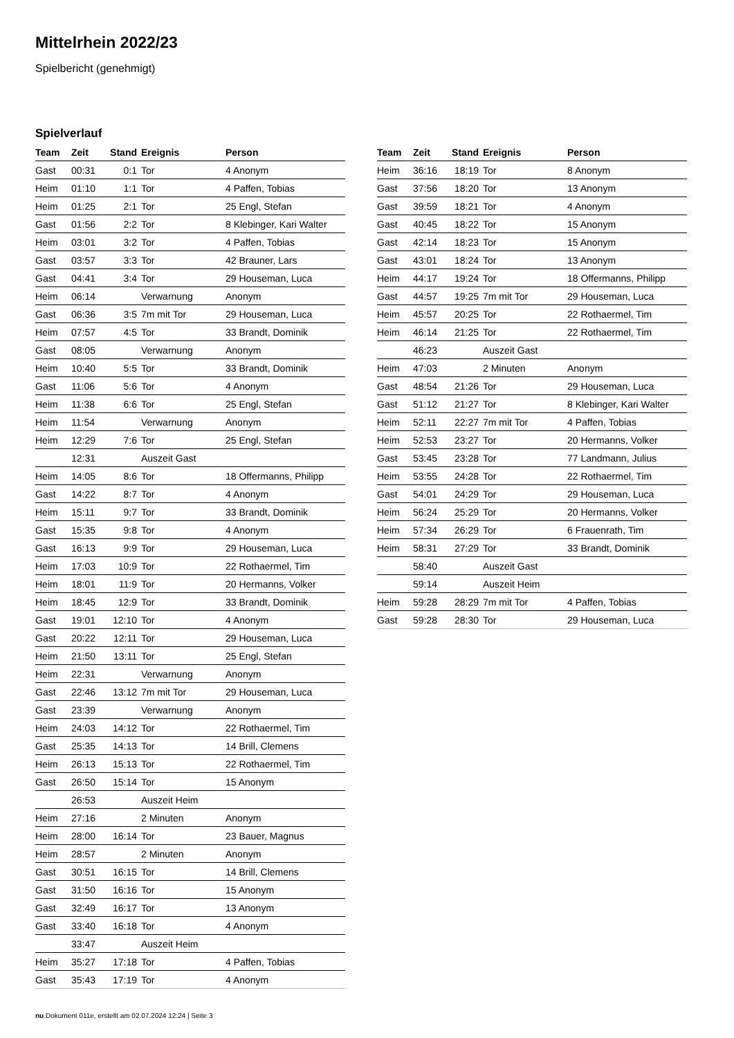Mittelrhein 2022/23
Spielbericht (genehmigt)
Spielverlauf
| Team | Zeit | Stand | Ereignis | Person |
| --- | --- | --- | --- | --- |
| Gast | 00:31 | 0:1 | Tor | 4 Anonym |
| Heim | 01:10 | 1:1 | Tor | 4 Paffen, Tobias |
| Heim | 01:25 | 2:1 | Tor | 25 Engl, Stefan |
| Gast | 01:56 | 2:2 | Tor | 8 Klebinger, Kari Walter |
| Heim | 03:01 | 3:2 | Tor | 4 Paffen, Tobias |
| Gast | 03:57 | 3:3 | Tor | 42 Brauner, Lars |
| Gast | 04:41 | 3:4 | Tor | 29 Houseman, Luca |
| Heim | 06:14 | | Verwarnung | Anonym |
| Gast | 06:36 | 3:5 | 7m mit Tor | 29 Houseman, Luca |
| Heim | 07:57 | 4:5 | Tor | 33 Brandt, Dominik |
| Gast | 08:05 | | Verwarnung | Anonym |
| Heim | 10:40 | 5:5 | Tor | 33 Brandt, Dominik |
| Gast | 11:06 | 5:6 | Tor | 4 Anonym |
| Heim | 11:38 | 6:6 | Tor | 25 Engl, Stefan |
| Heim | 11:54 | | Verwarnung | Anonym |
| Heim | 12:29 | 7:6 | Tor | 25 Engl, Stefan |
| | 12:31 | | Auszeit Gast | |
| Heim | 14:05 | 8:6 | Tor | 18 Offermanns, Philipp |
| Gast | 14:22 | 8:7 | Tor | 4 Anonym |
| Heim | 15:11 | 9:7 | Tor | 33 Brandt, Dominik |
| Gast | 15:35 | 9:8 | Tor | 4 Anonym |
| Gast | 16:13 | 9:9 | Tor | 29 Houseman, Luca |
| Heim | 17:03 | 10:9 | Tor | 22 Rothaermel, Tim |
| Heim | 18:01 | 11:9 | Tor | 20 Hermanns, Volker |
| Heim | 18:45 | 12:9 | Tor | 33 Brandt, Dominik |
| Gast | 19:01 | 12:10 | Tor | 4 Anonym |
| Gast | 20:22 | 12:11 | Tor | 29 Houseman, Luca |
| Heim | 21:50 | 13:11 | Tor | 25 Engl, Stefan |
| Heim | 22:31 | | Verwarnung | Anonym |
| Gast | 22:46 | 13:12 | 7m mit Tor | 29 Houseman, Luca |
| Gast | 23:39 | | Verwarnung | Anonym |
| Heim | 24:03 | 14:12 | Tor | 22 Rothaermel, Tim |
| Gast | 25:35 | 14:13 | Tor | 14 Brill, Clemens |
| Heim | 26:13 | 15:13 | Tor | 22 Rothaermel, Tim |
| Gast | 26:50 | 15:14 | Tor | 15 Anonym |
| | 26:53 | | Auszeit Heim | |
| Heim | 27:16 | | 2 Minuten | Anonym |
| Heim | 28:00 | 16:14 | Tor | 23 Bauer, Magnus |
| Heim | 28:57 | | 2 Minuten | Anonym |
| Gast | 30:51 | 16:15 | Tor | 14 Brill, Clemens |
| Gast | 31:50 | 16:16 | Tor | 15 Anonym |
| Gast | 32:49 | 16:17 | Tor | 13 Anonym |
| Gast | 33:40 | 16:18 | Tor | 4 Anonym |
| | 33:47 | | Auszeit Heim | |
| Heim | 35:27 | 17:18 | Tor | 4 Paffen, Tobias |
| Gast | 35:43 | 17:19 | Tor | 4 Anonym |
| Team | Zeit | Stand | Ereignis | Person |
| --- | --- | --- | --- | --- |
| Heim | 36:16 | 18:19 | Tor | 8 Anonym |
| Gast | 37:56 | 18:20 | Tor | 13 Anonym |
| Gast | 39:59 | 18:21 | Tor | 4 Anonym |
| Gast | 40:45 | 18:22 | Tor | 15 Anonym |
| Gast | 42:14 | 18:23 | Tor | 15 Anonym |
| Gast | 43:01 | 18:24 | Tor | 13 Anonym |
| Heim | 44:17 | 19:24 | Tor | 18 Offermanns, Philipp |
| Gast | 44:57 | 19:25 | 7m mit Tor | 29 Houseman, Luca |
| Heim | 45:57 | 20:25 | Tor | 22 Rothaermel, Tim |
| Heim | 46:14 | 21:25 | Tor | 22 Rothaermel, Tim |
| | 46:23 | | Auszeit Gast | |
| Heim | 47:03 | | 2 Minuten | Anonym |
| Gast | 48:54 | 21:26 | Tor | 29 Houseman, Luca |
| Gast | 51:12 | 21:27 | Tor | 8 Klebinger, Kari Walter |
| Heim | 52:11 | 22:27 | 7m mit Tor | 4 Paffen, Tobias |
| Heim | 52:53 | 23:27 | Tor | 20 Hermanns, Volker |
| Gast | 53:45 | 23:28 | Tor | 77 Landmann, Julius |
| Heim | 53:55 | 24:28 | Tor | 22 Rothaermel, Tim |
| Gast | 54:01 | 24:29 | Tor | 29 Houseman, Luca |
| Heim | 56:24 | 25:29 | Tor | 20 Hermanns, Volker |
| Heim | 57:34 | 26:29 | Tor | 6 Frauenrath, Tim |
| Heim | 58:31 | 27:29 | Tor | 33 Brandt, Dominik |
| | 58:40 | | Auszeit Gast | |
| | 59:14 | | Auszeit Heim | |
| Heim | 59:28 | 28:29 | 7m mit Tor | 4 Paffen, Tobias |
| Gast | 59:28 | 28:30 | Tor | 29 Houseman, Luca |
nu.Dokument 011e, erstellt am 02.07.2024 12:24 | Seite 3